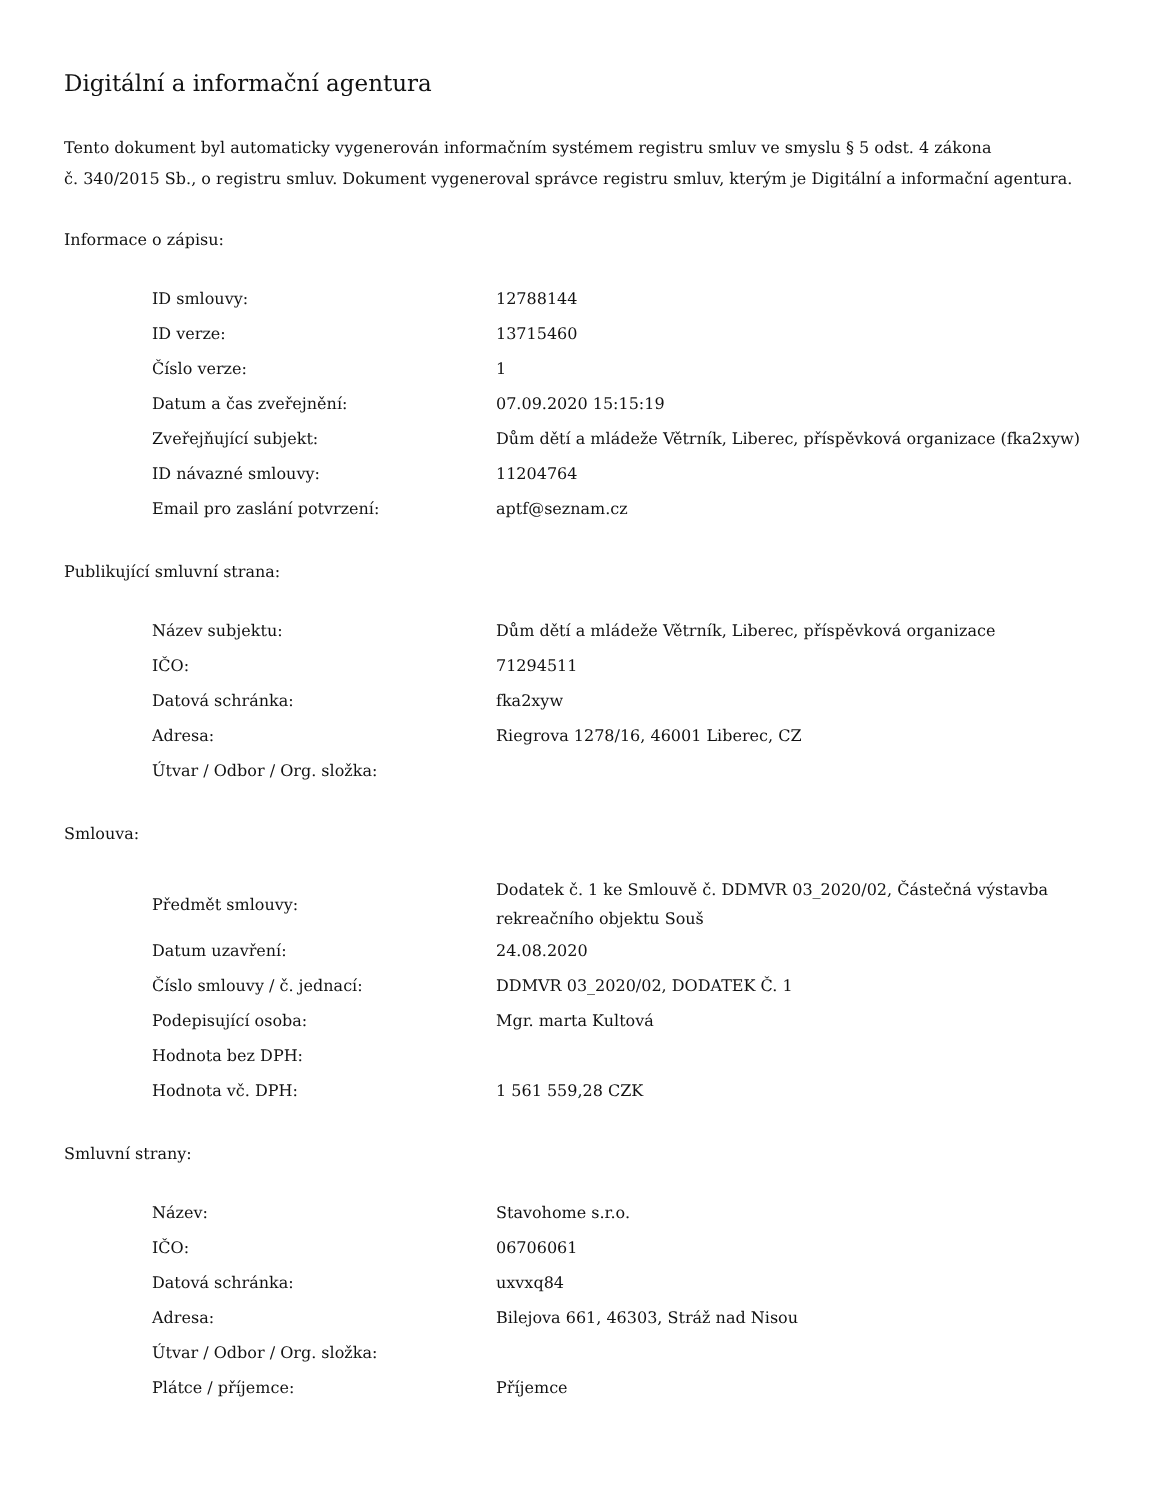Digitální a informační agentura
Tento dokument byl automaticky vygenerován informačním systémem registru smluv ve smyslu § 5 odst. 4 zákona
č. 340/2015 Sb., o registru smluv. Dokument vygeneroval správce registru smluv, kterým je Digitální a informační agentura.
Informace o zápisu:
| ID smlouvy: | 12788144 |
| ID verze: | 13715460 |
| Číslo verze: | 1 |
| Datum a čas zveřejnění: | 07.09.2020 15:15:19 |
| Zveřejňující subjekt: | Dům dětí a mládeže Větrník, Liberec, příspěvková organizace (fka2xyw) |
| ID návazné smlouvy: | 11204764 |
| Email pro zaslání potvrzení: | aptf@seznam.cz |
Publikující smluvní strana:
| Název subjektu: | Dům dětí a mládeže Větrník, Liberec, příspěvková organizace |
| IČO: | 71294511 |
| Datová schránka: | fka2xyw |
| Adresa: | Riegrova 1278/16, 46001 Liberec, CZ |
| Útvar / Odbor / Org. složka: | |
Smlouva:
| Předmět smlouvy: | Dodatek č. 1 ke Smlouvě č. DDMVR 03_2020/02, Částečná výstavba rekreačního objektu Souš |
| Datum uzavření: | 24.08.2020 |
| Číslo smlouvy / č. jednací: | DDMVR 03_2020/02, DODATEK Č. 1 |
| Podepisující osoba: | Mgr. marta Kultová |
| Hodnota bez DPH: | |
| Hodnota vč. DPH: | 1 561 559,28 CZK |
Smluvní strany:
| Název: | Stavohome s.r.o. |
| IČO: | 06706061 |
| Datová schránka: | uxvxq84 |
| Adresa: | Bilejova 661, 46303, Stráž nad Nisou |
| Útvar / Odbor / Org. složka: | |
| Plátce / příjemce: | Příjemce |